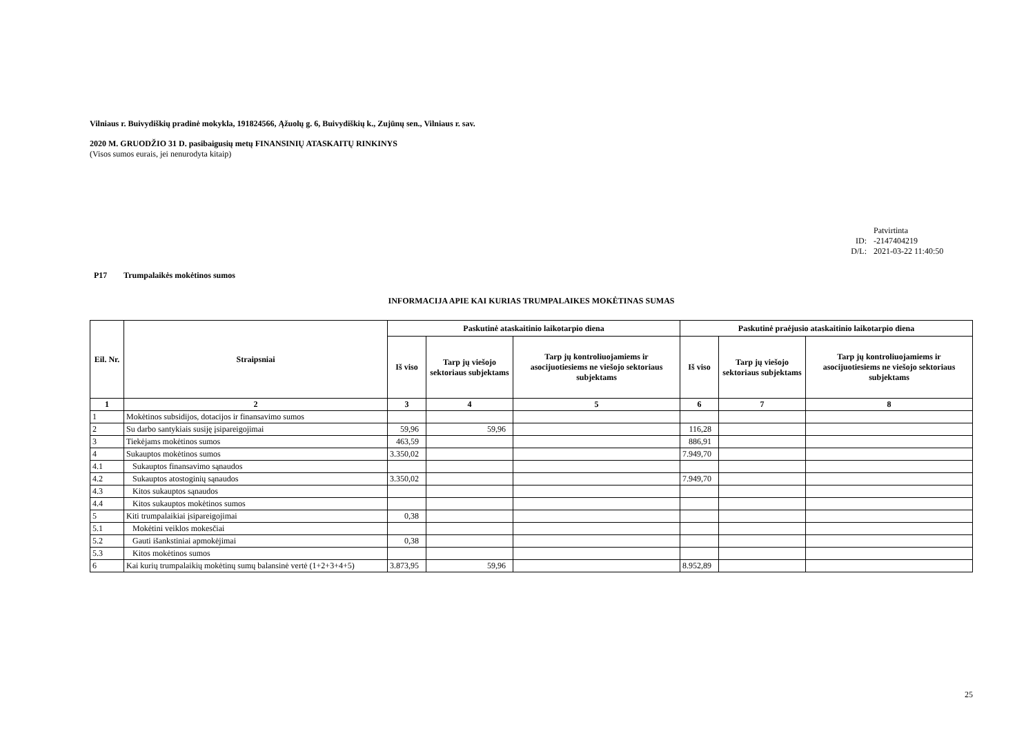Vilniaus r. Buivydiškių pradinė mokykla, 191824566, Ąžuolų g. 6, Buivydiškių k., Zujūnų sen., Vilniaus r. sav.
2020 M. GRUODŽIO 31 D. pasibaigusių metų FINANSINIŲ ATASKAITŲ RINKINYS
(Visos sumos eurais, jei nenurodyta kitaip)
Patvirtinta
ID: -2147404219
D/L: 2021-03-22 11:40:50
P17 Trumpalaikės mokėtinos sumos
INFORMACIJA APIE KAI KURIAS TRUMPALAIKES MOKĖTINAS SUMAS
| Eil. Nr. | Straipsniai | Paskutinė ataskaitinio laikotarpio diena | | | Paskutinė praėjusio ataskaitinio laikotarpio diena | | |
| --- | --- | --- | --- | --- | --- | --- | --- |
| | | Iš viso | Tarp jų viešojo sektoriaus subjektams | Tarp jų kontroliuojamiems ir asocijuotiesiems ne viešojo sektoriaus subjektams | Iš viso | Tarp jų viešojo sektoriaus subjektams | Tarp jų kontroliuojamiems ir asocijuotiesiems ne viešojo sektoriaus subjektams |
| 1 | 2 | 3 | 4 | 5 | 6 | 7 | 8 |
| 1 | Mokėtinos subsidijos, dotacijos ir finansavimo sumos | | | | | | |
| 2 | Su darbo santykiais susiję įsipareigojimai | 59,96 | 59,96 | | 116,28 | | |
| 3 | Tiekėjams mokėtinos sumos | 463,59 | | | 886,91 | | |
| 4 | Sukauptos mokėtinos sumos | 3.350,02 | | | 7.949,70 | | |
| 4.1 | Sukauptos finansavimo sąnaudos | | | | | | |
| 4.2 | Sukauptos atostoginių sąnaudos | 3.350,02 | | | 7.949,70 | | |
| 4.3 | Kitos sukauptos sąnaudos | | | | | | |
| 4.4 | Kitos sukauptos mokėtinos sumos | | | | | | |
| 5 | Kiti trumpalaikiai įsipareigojimai | 0,38 | | | | | |
| 5.1 | Mokėtini veiklos mokesčiai | | | | | | |
| 5.2 | Gauti išankstiniai apmokėjimai | 0,38 | | | | | |
| 5.3 | Kitos mokėtinos sumos | | | | | | |
| 6 | Kai kurių trumpalaikių mokėtinų sumų balansinė vertė (1+2+3+4+5) | 3.873,95 | 59,96 | | 8.952,89 | | |
25